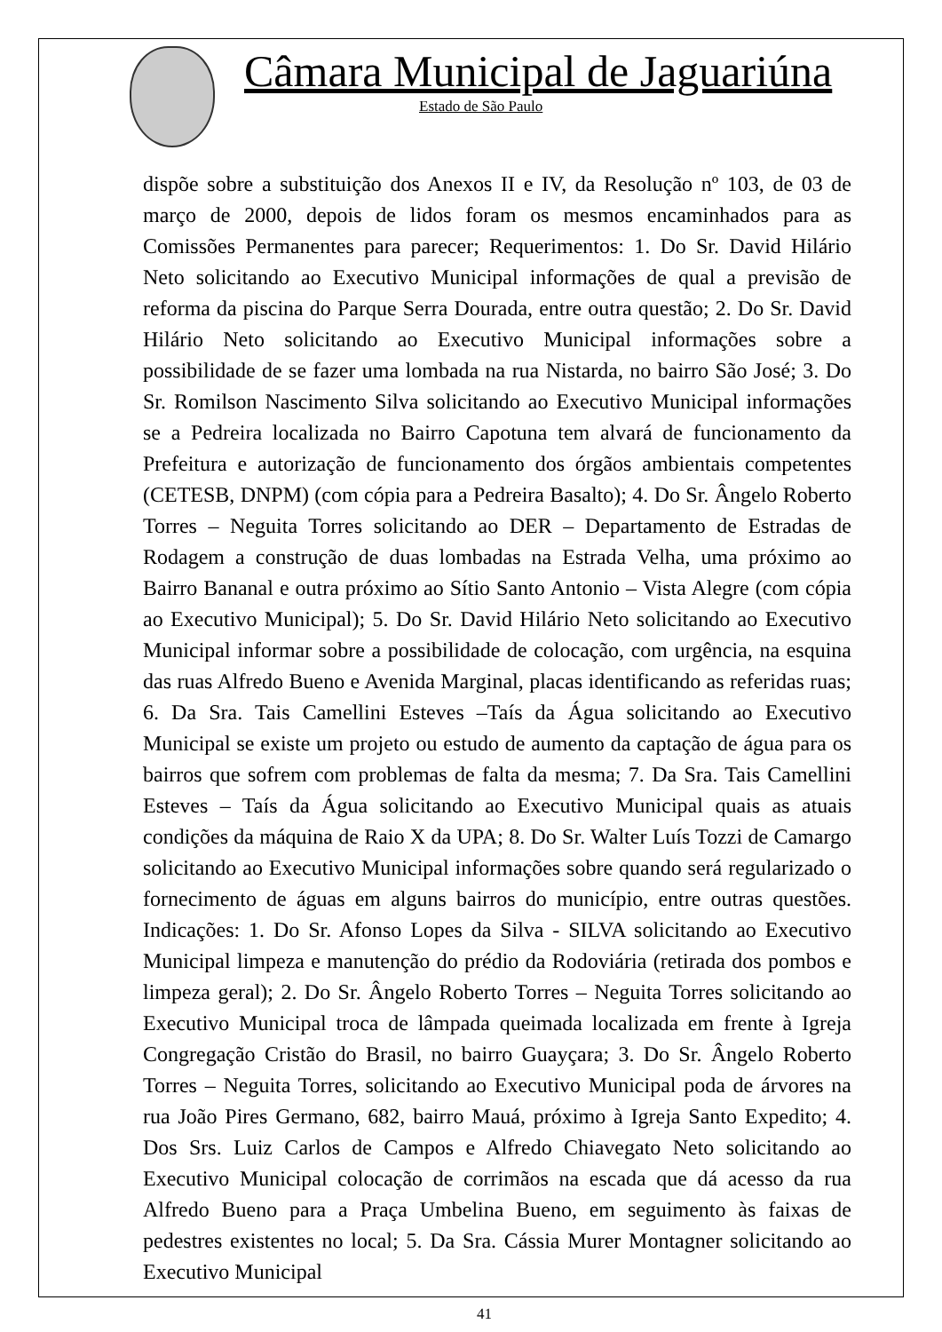Câmara Municipal de Jaguariúna
Estado de São Paulo
dispõe sobre a substituição dos Anexos II e IV, da Resolução nº 103, de 03 de março de 2000, depois de lidos foram os mesmos encaminhados para as Comissões Permanentes para parecer; Requerimentos: 1. Do Sr. David Hilário Neto solicitando ao Executivo Municipal informações de qual a previsão de reforma da piscina do Parque Serra Dourada, entre outra questão; 2. Do Sr. David Hilário Neto solicitando ao Executivo Municipal informações sobre a possibilidade de se fazer uma lombada na rua Nistarda, no bairro São José; 3. Do Sr. Romilson Nascimento Silva solicitando ao Executivo Municipal informações se a Pedreira localizada no Bairro Capotuna tem alvará de funcionamento da Prefeitura e autorização de funcionamento dos órgãos ambientais competentes (CETESB, DNPM) (com cópia para a Pedreira Basalto); 4. Do Sr. Ângelo Roberto Torres – Neguita Torres solicitando ao DER – Departamento de Estradas de Rodagem a construção de duas lombadas na Estrada Velha, uma próximo ao Bairro Bananal e outra próximo ao Sítio Santo Antonio – Vista Alegre (com cópia ao Executivo Municipal); 5. Do Sr. David Hilário Neto solicitando ao Executivo Municipal informar sobre a possibilidade de colocação, com urgência, na esquina das ruas Alfredo Bueno e Avenida Marginal, placas identificando as referidas ruas; 6. Da Sra. Tais Camellini Esteves –Taís da Água solicitando ao Executivo Municipal se existe um projeto ou estudo de aumento da captação de água para os bairros que sofrem com problemas de falta da mesma; 7. Da Sra. Tais Camellini Esteves – Taís da Água solicitando ao Executivo Municipal quais as atuais condições da máquina de Raio X da UPA; 8. Do Sr. Walter Luís Tozzi de Camargo solicitando ao Executivo Municipal informações sobre quando será regularizado o fornecimento de águas em alguns bairros do município, entre outras questões. Indicações: 1. Do Sr. Afonso Lopes da Silva - SILVA solicitando ao Executivo Municipal limpeza e manutenção do prédio da Rodoviária (retirada dos pombos e limpeza geral); 2. Do Sr. Ângelo Roberto Torres – Neguita Torres solicitando ao Executivo Municipal troca de lâmpada queimada localizada em frente à Igreja Congregação Cristão do Brasil, no bairro Guayçara; 3. Do Sr. Ângelo Roberto Torres – Neguita Torres, solicitando ao Executivo Municipal poda de árvores na rua João Pires Germano, 682, bairro Mauá, próximo à Igreja Santo Expedito; 4. Dos Srs. Luiz Carlos de Campos e Alfredo Chiavegato Neto solicitando ao Executivo Municipal colocação de corrimãos na escada que dá acesso da rua Alfredo Bueno para a Praça Umbelina Bueno, em seguimento às faixas de pedestres existentes no local; 5. Da Sra. Cássia Murer Montagner solicitando ao Executivo Municipal
41